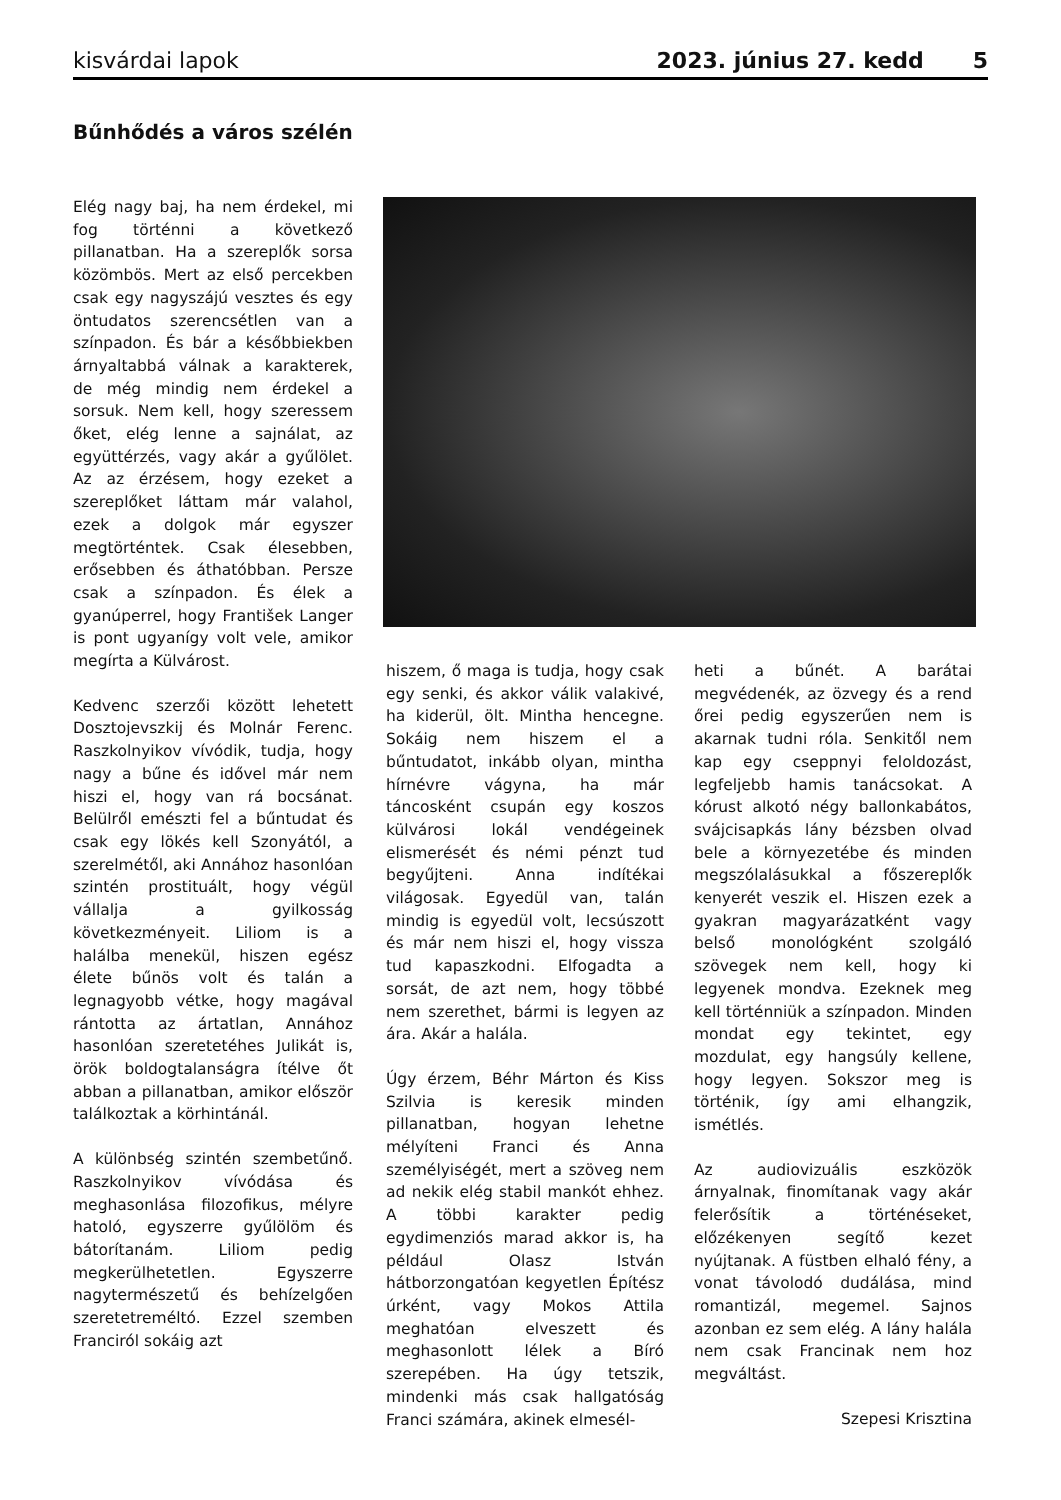kisvárdai lapok 2023. június 27. kedd 5
Bűnhődés a város szélén
Elég nagy baj, ha nem érdekel, mi fog történni a következő pillanatban. Ha a szereplők sorsa közömbös. Mert az első percekben csak egy nagyszájú vesztes és egy öntudatos szerencsétlen van a színpadon. És bár a későbbiekben árnyaltabbá válnak a karakterek, de még mindig nem érdekel a sorsuk. Nem kell, hogy szeressem őket, elég lenne a sajnálat, az együttérzés, vagy akár a gyűlölet. Az az érzésem, hogy ezeket a szereplőket láttam már valahol, ezek a dolgok már egyszer megtörténtek. Csak élesebben, erősebben és áthatóbban. Persze csak a színpadon. És élek a gyanúperrel, hogy František Langer is pont ugyanígy volt vele, amikor megírta a Külvárost.
Kedvenc szerzői között lehetett Dosztojevszkij és Molnár Ferenc. Raszkolnyikov vívódik, tudja, hogy nagy a bűne és idővel már nem hiszi el, hogy van rá bocsánat. Belülről emészti fel a bűntudat és csak egy lökés kell Szonyától, a szerelmétől, aki Annához hasonlóan szintén prostituált, hogy végül vállalja a gyilkosság következményeit. Liliom is a halálba menekül, hiszen egész élete bűnös volt és talán a legnagyobb vétke, hogy magával rántotta az ártatlan, Annához hasonlóan szeretetéhes Julikát is, örök boldogtalanságra ítélve őt abban a pillanatban, amikor először találkoztak a körhintánál.
A különbség szintén szembetűnő. Raszkolnyikov vívódása és meghasonlása filozofikus, mélyre hatoló, egyszerre gyűlölöm és bátorítanám. Liliom pedig megkerülhetetlen. Egyszerre nagytermészetű és behízelgően szeretetreméltó. Ezzel szemben Franciról sokáig azt
hiszem, ő maga is tudja, hogy csak egy senki, és akkor válik valakivé, ha kiderül, ölt. Mintha hencegne. Sokáig nem hiszem el a bűntudatot, inkább olyan, mintha hírnévre vágyna, ha már táncosként csupán egy koszos külvárosi lokál vendégeinek elismerését és némi pénzt tud begyűjteni. Anna indítékai világosak. Egyedül van, talán mindig is egyedül volt, lecsúszott és már nem hiszi el, hogy vissza tud kapaszkodni. Elfogadta a sorsát, de azt nem, hogy többé nem szerethet, bármi is legyen az ára. Akár a halála.
Úgy érzem, Béhr Márton és Kiss Szilvia is keresik minden pillanatban, hogyan lehetne mélyíteni Franci és Anna személyiségét, mert a szöveg nem ad nekik elég stabil mankót ehhez. A többi karakter pedig egydimenziós marad akkor is, ha például Olasz István hátborzongatóan kegyetlen Építész úrként, vagy Mokos Attila meghatóan elveszett és meghasonlott lélek a Bíró szerepében. Ha úgy tetszik, mindenki más csak hallgatóság Franci számára, akinek elmesél-
heti a bűnét. A barátai megvédenék, az özvegy és a rend őrei pedig egyszerűen nem is akarnak tudni róla. Senkitől nem kap egy cseppnyi feloldozást, legfeljebb hamis tanácsokat. A kórust alkotó négy ballonkabátos, svájcisapkás lány bézsben olvad bele a környezetébe és minden megszólalásukkal a főszereplők kenyerét veszik el. Hiszen ezek a gyakran magyarázatként vagy belső monológként szolgáló szövegek nem kell, hogy ki legyenek mondva. Ezeknek meg kell történniük a színpadon. Minden mondat egy tekintet, egy mozdulat, egy hangsúly kellene, hogy legyen. Sokszor meg is történik, így ami elhangzik, ismétlés.
Az audiovizuális eszközök árnyalnak, finomítanak vagy akár felerősítik a történéseket, előzékenyen segítő kezet nyújtanak. A füstben elhaló fény, a vonat távolodó dudálása, mind romantizál, megemel. Sajnos azonban ez sem elég. A lány halála nem csak Francinak nem hoz megváltást.
Szepesi Krisztina